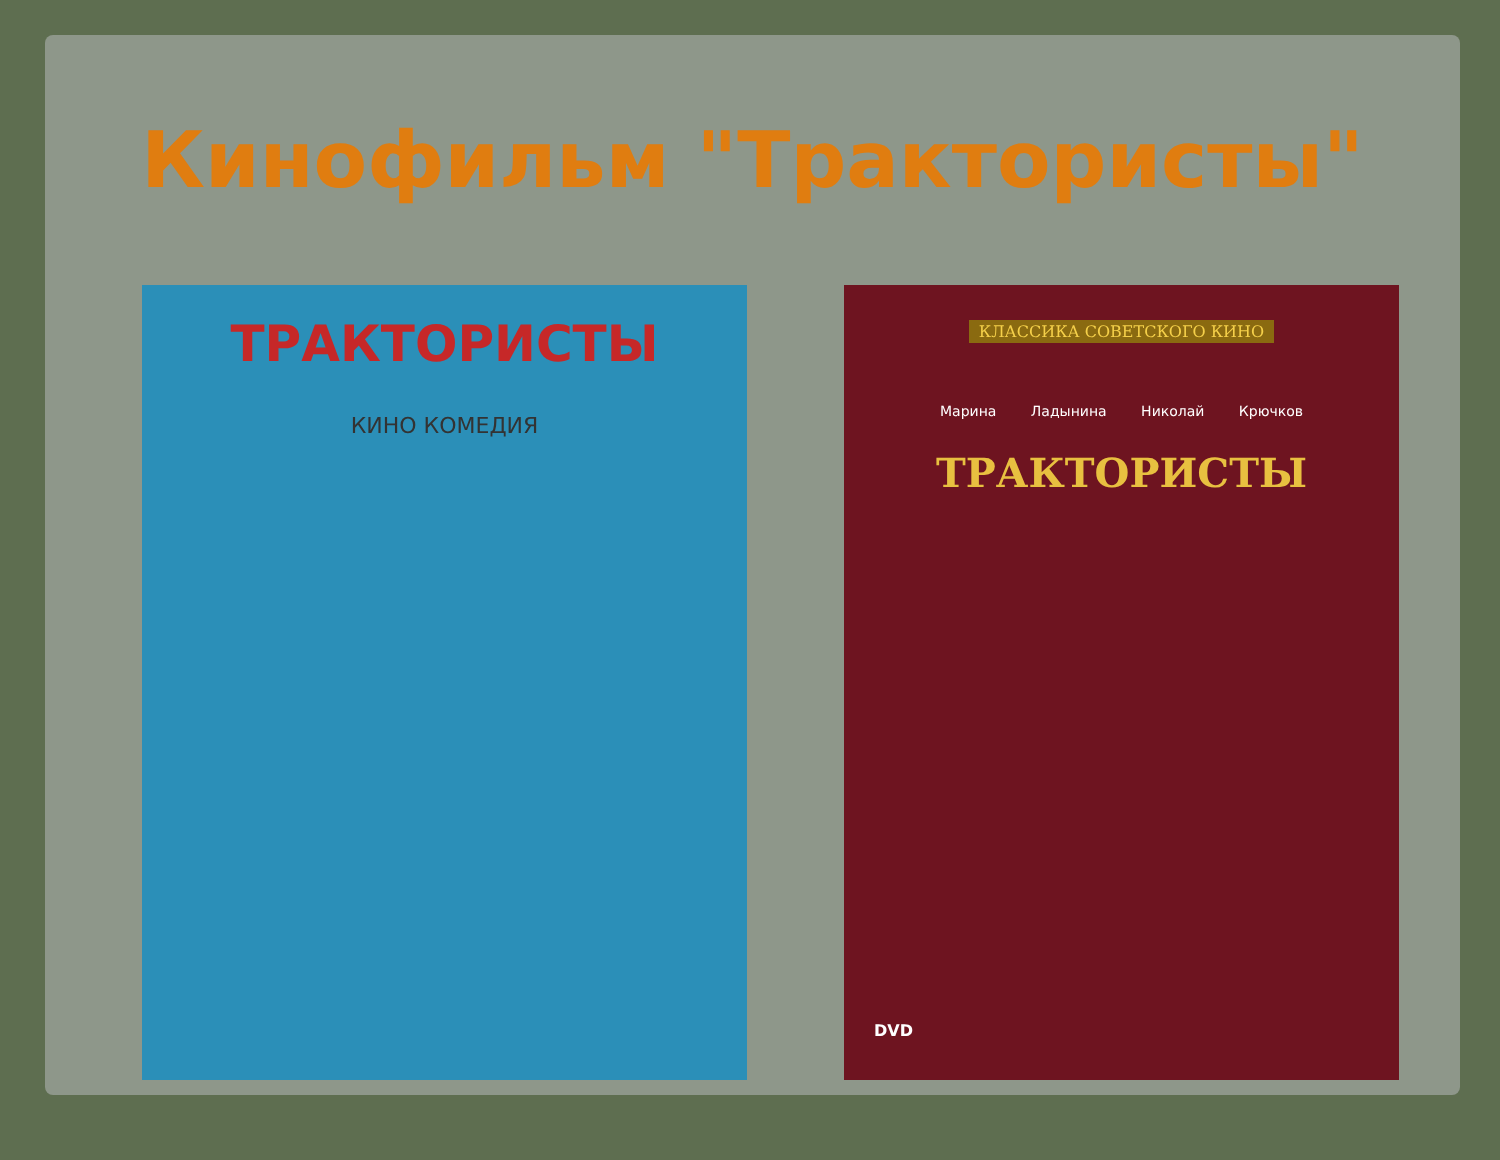Кинофильм "Трактористы"
ТРАКТОРИСТЫ
КИНО КОМЕДИЯ
КЛАССИКА СОВЕТСКОГО КИНО
Марина Ладынина Николай Крючков
ТРАКТОРИСТЫ
DVD